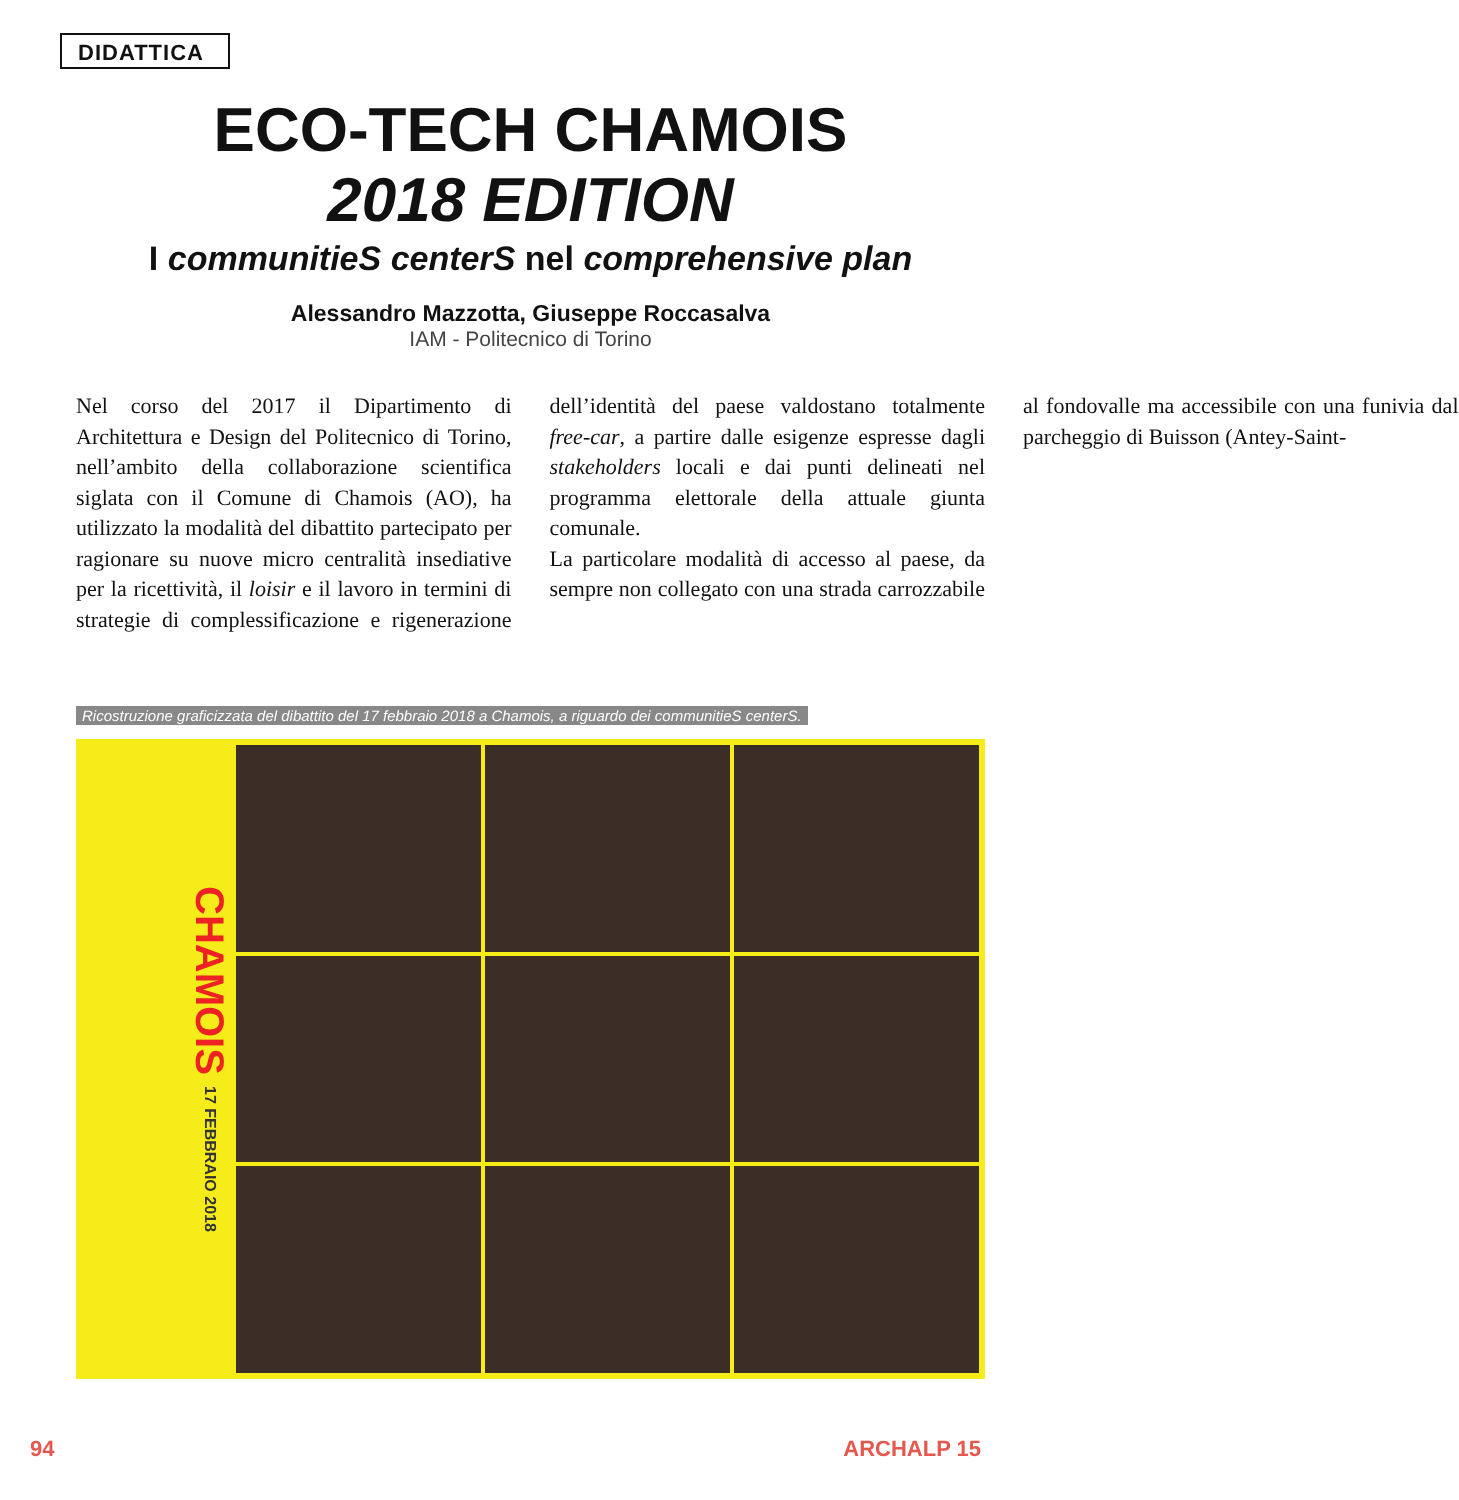DIDATTICA
ECO-TECH CHAMOIS
2018 EDITION
I communitieS centerS nel comprehensive plan
Alessandro Mazzotta, Giuseppe Roccasalva
IAM - Politecnico di Torino
Nel corso del 2017 il Dipartimento di Architettura e Design del Politecnico di Torino, nell’ambito della collaborazione scientifica siglata con il Comune di Chamois (AO), ha utilizzato la modalità del dibattito partecipato per ragionare su nuove micro centralità insediative per la ricettività, il loisir e il lavoro in termini di strategie di complessificazione e rigenerazione dell’identità del paese valdostano totalmente free-car, a partire dalle esigenze espresse dagli stakeholders locali e dai punti delineati nel programma elettorale della attuale giunta comunale.
La particolare modalità di accesso al paese, da sempre non collegato con una strada carrozzabile al fondovalle ma accessibile con una funivia dal parcheggio di Buisson (Antey-Saint-
Ricostruzione graficizzata del dibattito del 17 febbraio 2018 a Chamois, a riguardo dei communitieS centerS.
CHAMOIS 17 FEBBRAIO 2018
94 ARCHALP 15